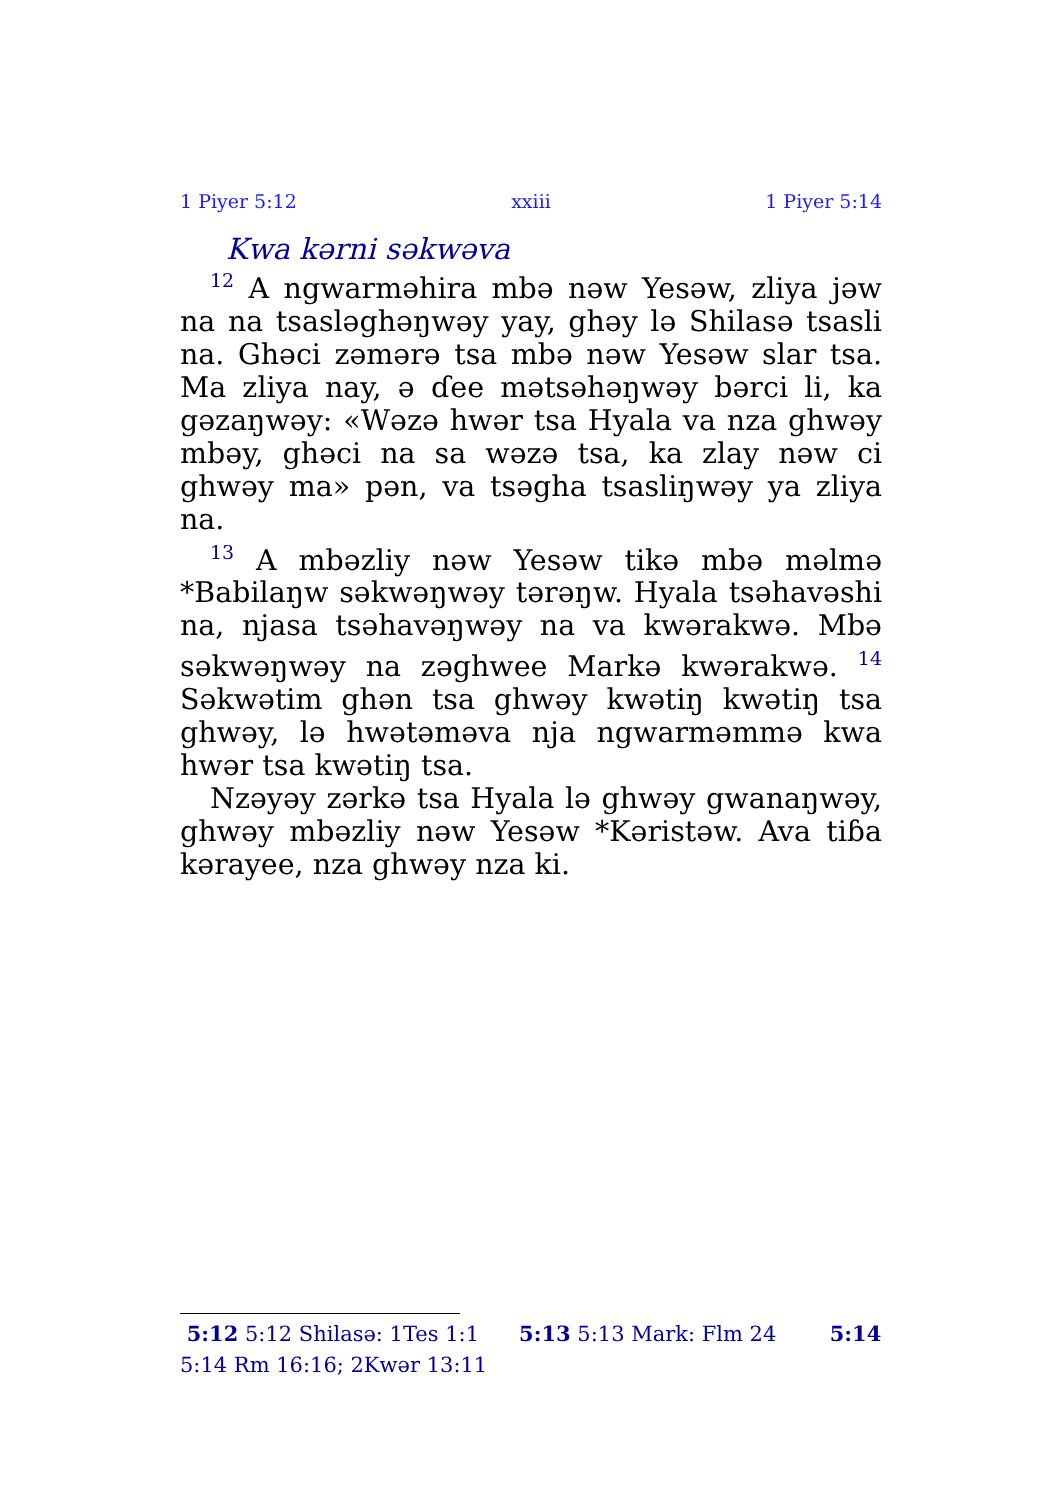1 Piyer 5:12 xxiii 1 Piyer 5:14
Kwa kərni səkwəva
<sup>12</sup> A ngwarməhira mbə nəw Yesəw, zliya jəw na na tsasləghəŋwəy yay, ghəy lə Shilasə tsasli na. Ghəci zəmərə tsa mbə nəw Yesəw slar tsa. Ma zliya nay, ə ɗee mətsəhəŋwəy bərci li, ka gəzaŋwəy: «Wəzə hwər tsa Hyala va nza ghwəy mbəy, ghəci na sa wəzə tsa, ka zlay nəw ci ghwəy ma» pən, va tsəgha tsasliŋwəy ya zliya na.
<sup>13</sup> A mbəzliy nəw Yesəw tikə mbə məlmə *Babilaŋw səkwəŋwəy tərəŋw. Hyala tsəhavəshi na, njasa tsəhavəŋwəy na va kwərakwə. Mbə səkwəŋwəy na zəghwee Markə kwərakwə. <sup>14</sup> Səkwətim ghən tsa ghwəy kwətiŋ kwətiŋ tsa ghwəy, lə hwətəməva nja ngwarməmmə kwa hwər tsa kwətiŋ tsa.
Nzəyəy zərkə tsa Hyala lə ghwəy gwanaŋwəy, ghwəy mbəzliy nəw Yesəw *Kəristəw. Ava tiɓa kərayee, nza ghwəy nza ki.
5:12 5:12 Shilasə: 1Tes 1:1 5:13 5:13 Mark: Flm 24 5:14
5:14 Rm 16:16; 2Kwər 13:11